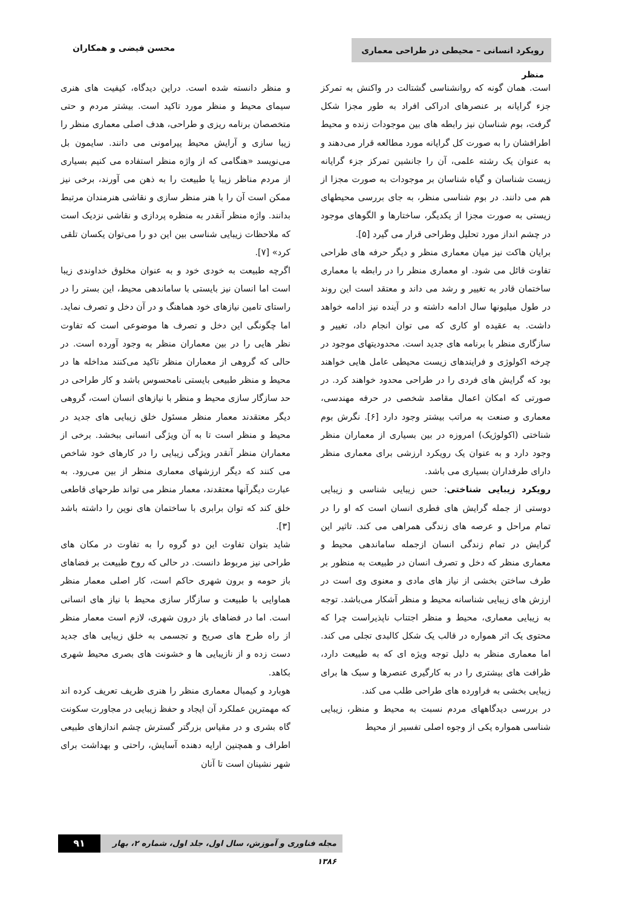رویکرد انسانی – محیطی در طراحی معماری منظر
محسن فیضی و همکاران
است. همان گونه که روانشناسی گشتالت در واکنش به تمرکز جزء گرایانه بر عنصرهای ادراکی افراد به طور مجزا شکل گرفت، بوم شناسان نیز رابطه های بین موجودات زنده و محیط اطرافشان را به صورت کل گرایانه مورد مطالعه قرار می‌دهند و به عنوان یک رشته علمی، آن را جانشین تمرکز جزء گرایانه زیست شناسان و گیاه شناسان بر موجودات به صورت مجزا از هم می دانند. در بوم شناسی منظر، به جای بررسی محیطهای زیستی به صورت مجزا از یکدیگر، ساختارها و الگوهای موجود در چشم انداز مورد تحلیل وطراحی قرار می گیرد [۵].
برایان هاکت نیز میان معماری منظر و دیگر حرفه های طراحی تفاوت قائل می شود. او معماری منظر را در رابطه با معماری ساختمان قادر به تغییر و رشد می داند و معتقد است این روند در طول میلیونها سال ادامه داشته و در آینده نیز ادامه خواهد داشت. به عقیده او کاری که می توان انجام داد، تغییر و سازگاری منظر با برنامه های جدید است. محدودیتهای موجود در چرخه اکولوژی و فرایندهای زیست محیطی عامل هایی خواهند بود که گرایش های فردی را در طراحی محدود خواهند کرد. در صورتی که امکان اعمال مقاصد شخصی در حرفه مهندسی، معماری و صنعت به مراتب بیشتر وجود دارد [۶]. نگرش بوم شناختی (اکولوژیک) امروزه در بین بسیاری از معماران منظر وجود دارد و به عنوان یک رویکرد ارزشی برای معماری منظر دارای طرفداران بسیاری می باشد.
رویکرد زیبایی شناختی: حس زیبایی شناسی و زیبایی دوستی از جمله گرایش های فطری انسان است که او را در تمام مراحل و عرصه های زندگی همراهی می کند. تاثیر این گرایش در تمام زندگی انسان ازجمله ساماندهی محیط و معماری منظر که دخل و تصرف انسان در طبیعت به منظور بر طرف ساختن بخشی از نیاز های مادی و معنوی وی است در ارزش های زیبایی شناسانه محیط و منظر آشکار می‌باشد. توجه به زیبایی معماری، محیط و منظر اجتناب ناپذیراست چرا که محتوی یک اثر همواره در قالب یک شکل کالبدی تجلی می کند. اما معماری منظر به دلیل توجه ویژه ای که به طبیعت دارد، ظرافت های بیشتری را در به کارگیری عنصرها و سبک ها برای زیبایی بخشی به فراورده های طراحی طلب می کند.
در بررسی دیدگاههای مردم نسبت به محیط و منظر، زیبایی شناسی همواره یکی از وجوه اصلی تفسیر از محیط
و منظر دانسته شده است. دراین دیدگاه، کیفیت های هنری سیمای محیط و منظر مورد تاکید است. بیشتر مردم و حتی متخصصان برنامه ریزی و طراحی، هدف اصلی معماری منظر را زیبا سازی و آرایش محیط پیرامونی می دانند. سایمون بل می‌نویسد «هنگامی که از واژه منظر استفاده می کنیم بسیاری از مردم مناظر زیبا یا طبیعت را به ذهن می آورند، برخی نیز ممکن است آن را با هنر منظر سازی و نقاشی هنرمندان مرتبط بدانند. واژه منظر آنقدر به منظره پردازی و نقاشی نزدیک است که ملاحظات زیبایی شناسی بین این دو را می‌توان یکسان تلقی کرد» [۷].
اگرچه طبیعت به خودی خود و به عنوان مخلوق خداوندی زیبا است اما انسان نیز بایستی با ساماندهی محیط، این بستر را در راستای تامین نیازهای خود هماهنگ و در آن دخل و تصرف نماید. اما چگونگی این دخل و تصرف ها موضوعی است که تفاوت نظر هایی را در بین معماران منظر به وجود آورده است. در حالی که گروهی از معماران منظر تاکید می‌کنند مداخله ها در محیط و منظر طبیعی بایستی نامحسوس باشد و کار طراحی در حد سازگار سازی محیط و منظر با نیازهای انسان است، گروهی دیگر معتقدند معمار منظر مسئول خلق زیبایی های جدید در محیط و منظر است تا به آن ویژگی انسانی ببخشد. برخی از معماران منظر آنقدر ویژگی زیبایی را در کارهای خود شاخص می کنند که دیگر ارزشهای معماری منظر از بین می‌رود. به عبارت دیگرآنها معتقدند، معمار منظر می تواند طرحهای قاطعی خلق کند که توان برابری با ساختمان های نوین را داشته باشد [۳].
شاید بتوان تفاوت این دو گروه را به تفاوت در مکان های طراحی نیز مربوط دانست. در حالی که روح طبیعت بر فضاهای باز حومه و برون شهری حاکم است، کار اصلی معمار منظر هماوایی با طبیعت و سازگار سازی محیط با نیاز های انسانی است. اما در فضاهای باز درون شهری، لازم است معمار منظر از راه طرح های صریح و تجسمی به خلق زیبایی های جدید دست زده و از نازیبایی ها و خشونت های بصری محیط شهری بکاهد.
هوبارد و کیمبال معماری منظر را هنری ظریف تعریف کرده اند که مهمترین عملکرد آن ایجاد و حفظ زیبایی در مجاورت سکونت گاه بشری و در مقیاس بزرگتر گسترش چشم اندازهای طبیعی اطراف و همچنین ارایه دهنده آسایش، راحتی و بهداشت برای شهر نشینان است تا آنان
۹۱
مجله فناوری و آموزش، سال اول، جلد اول، شماره ۲، بهار ۱۳۸۶